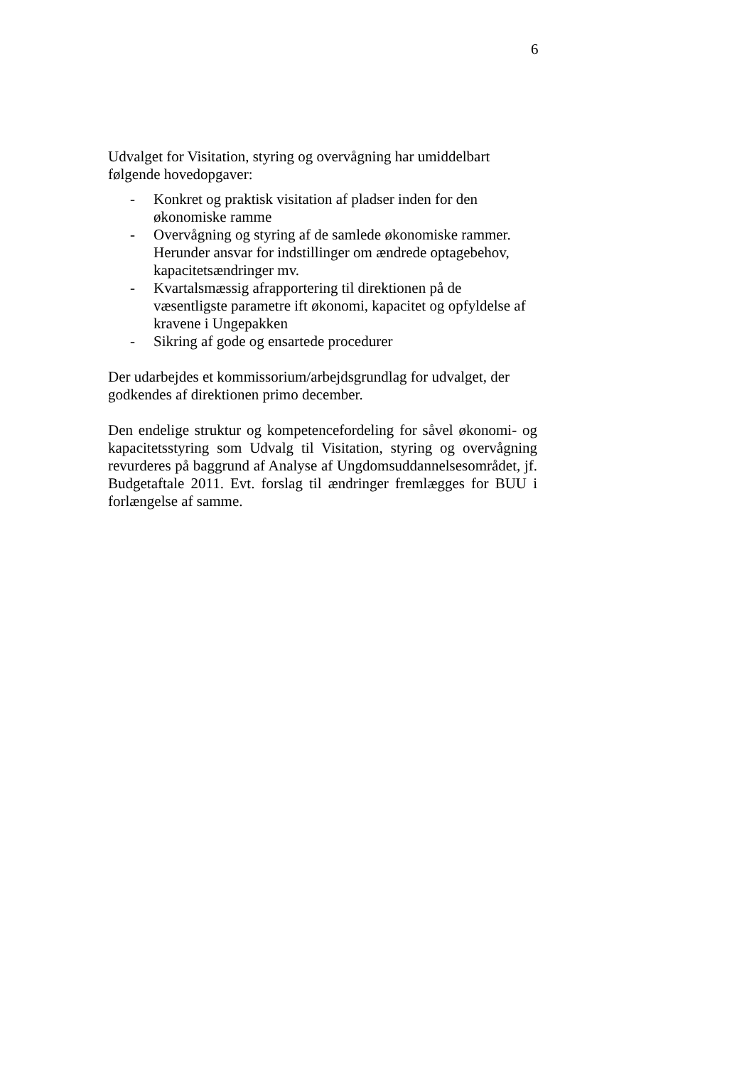6
Udvalget for Visitation, styring og overvågning har umiddelbart
følgende hovedopgaver:
- Konkret og praktisk visitation af pladser inden for den økonomiske ramme
- Overvågning og styring af de samlede økonomiske rammer. Herunder ansvar for indstillinger om ændrede optagebehov, kapacitetsændringer mv.
- Kvartalsmæssig afrapportering til direktionen på de væsentligste parametre ift økonomi, kapacitet og opfyldelse af kravene i Ungepakken
- Sikring af gode og ensartede procedurer
Der udarbejdes et kommissorium/arbejdsgrundlag for udvalget, der
godkendes af direktionen primo december.
Den endelige struktur og kompetencefordeling for såvel økonomi- og kapacitetsstyring som Udvalg til Visitation, styring og overvågning revurderes på baggrund af Analyse af Ungdomsuddannelsesområdet, jf. Budgetaftale 2011. Evt. forslag til ændringer fremlægges for BUU i forlængelse af samme.